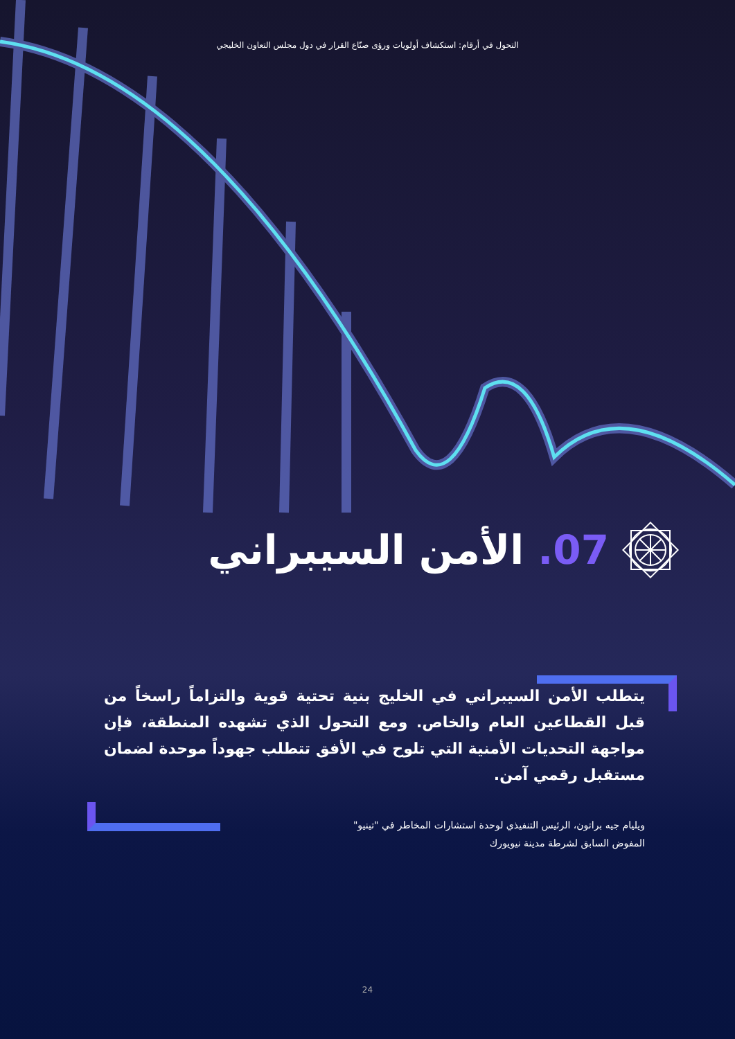التحول في أرقام: استكشاف أولويات ورؤى صنّاع القرار في دول مجلس التعاون الخليجي
07. الأمن السيبراني
يتطلب الأمن السيبراني في الخليج بنية تحتية قوية والتزاماً راسخاً من قبل القطاعين العام والخاص. ومع التحول الذي تشهده المنطقة، فإن مواجهة التحديات الأمنية التي تلوح في الأفق تتطلب جهوداً موحدة لضمان مستقبل رقمي آمن.
ويليام جيه براتون، الرئيس التنفيذي لوحدة استشارات المخاطر في "تينيو"
المفوض السابق لشرطة مدينة نيويورك
24